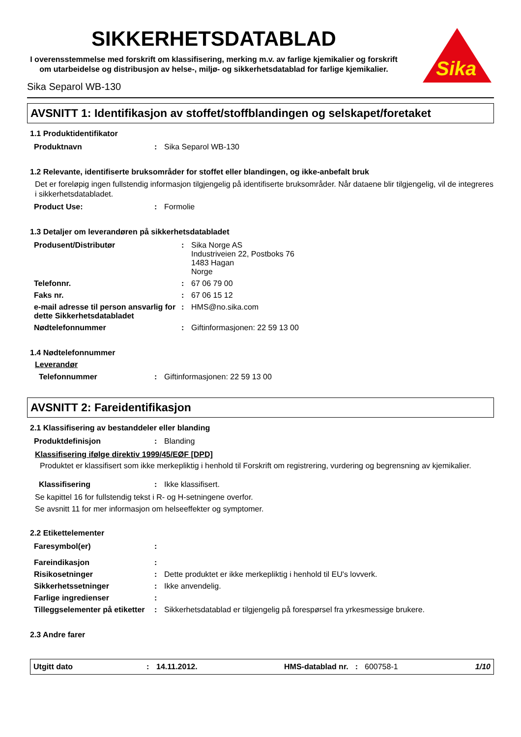SIKKERHETSDATABLAD
I overensstemmelse med forskrift om klassifisering, merking m.v. av farlige kjemikalier og forskrift om utarbeidelse og distribusjon av helse-, miljø- og sikkerhetsdatablad for farlige kjemikalier.
Sika Separol WB-130
Sika
AVSNITT 1: Identifikasjon av stoffet/stoffblandingen og selskapet/foretaket
1.1 Produktidentifikator
| Produktnavn | : | Sika Separol WB-130 |
1.2 Relevante, identifiserte bruksområder for stoffet eller blandingen, og ikke-anbefalt bruk
Det er foreløpig ingen fullstendig informasjon tilgjengelig på identifiserte bruksområder. Når dataene blir tilgjengelig, vil de integreres i sikkerhetsdatabladet.
| Product Use: | : | Formolie |
1.3 Detaljer om leverandøren på sikkerhetsdatabladet
| Produsent/Distributør | : | Sika Norge AS Industriveien 22, Postboks 76 1483 Hagan Norge |
| Telefonnr. | : | 67 06 79 00 |
| Faks nr. | : | 67 06 15 12 |
| e-mail adresse til person ansvarlig for dette Sikkerhetsdatabladet | : | HMS@no.sika.com |
| Nødtelefonnummer | : | Giftinformasjonen: 22 59 13 00 |
1.4 Nødtelefonnummer
Leverandør
| Telefonnummer | : | Giftinformasjonen: 22 59 13 00 |
AVSNITT 2: Fareidentifikasjon
2.1 Klassifisering av bestanddeler eller blanding
| Produktdefinisjon | : | Blanding |
Klassifisering ifølge direktiv 1999/45/EØF [DPD]
Produktet er klassifisert som ikke merkepliktig i henhold til Forskrift om registrering, vurdering og begrensning av kjemikalier.
| Klassifisering | : | Ikke klassifisert. |
Se kapittel 16 for fullstendig tekst i R- og H-setningene overfor.
Se avsnitt 11 for mer informasjon om helseeffekter og symptomer.
2.2 Etikettelementer
| Faresymbol(er) | : | |
| Fareindikasjon | : | |
| Risikosetninger | : | Dette produktet er ikke merkepliktig i henhold til EU's lovverk. |
| Sikkerhetssetninger | : | Ikke anvendelig. |
| Farlige ingredienser | : | |
| Tilleggselementer på etiketter | : | Sikkerhetsdatablad er tilgjengelig på forespørsel fra yrkesmessige brukere. |
2.3 Andre farer
Utgitt dato: 14.11.2012. HMS-datablad nr.: 600758-1 1/10